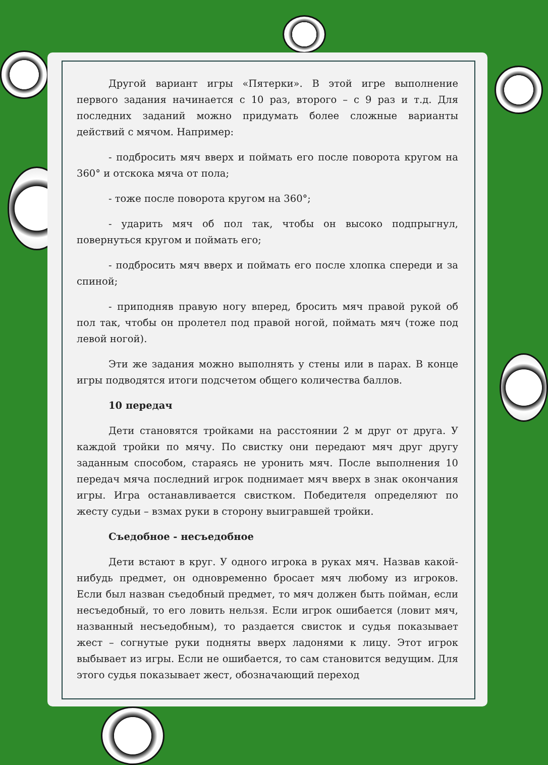Другой вариант игры «Пятерки». В этой игре выполнение первого задания начинается с 10 раз, второго – с 9 раз и т.д. Для последних заданий можно придумать более сложные варианты действий с мячом. Например:
- подбросить мяч вверх и поймать его после поворота кругом на 360° и отскока мяча от пола;
- тоже после поворота кругом на 360°;
- ударить мяч об пол так, чтобы он высоко подпрыгнул, повернуться кругом и поймать его;
- подбросить мяч вверх и поймать его после хлопка спереди и за спиной;
- приподняв правую ногу вперед, бросить мяч правой рукой об пол так, чтобы он пролетел под правой ногой, поймать мяч (тоже под левой ногой).
Эти же задания можно выполнять у стены или в парах. В конце игры подводятся итоги подсчетом общего количества баллов.
10 передач
Дети становятся тройками на расстоянии 2 м друг от друга. У каждой тройки по мячу. По свистку они передают мяч друг другу заданным способом, стараясь не уронить мяч. После выполнения 10 передач мяча последний игрок поднимает мяч вверх в знак окончания игры. Игра останавливается свистком. Победителя определяют по жесту судьи – взмах руки в сторону выигравшей тройки.
Съедобное - несъедобное
Дети встают в круг. У одного игрока в руках мяч. Назвав какой-нибудь предмет, он одновременно бросает мяч любому из игроков. Если был назван съедобный предмет, то мяч должен быть пойман, если несъедобный, то его ловить нельзя. Если игрок ошибается (ловит мяч, названный несъедобным), то раздается свисток и судья показывает жест – согнутые руки подняты вверх ладонями к лицу. Этот игрок выбывает из игры. Если не ошибается, то сам становится ведущим. Для этого судья показывает жест, обозначающий переход